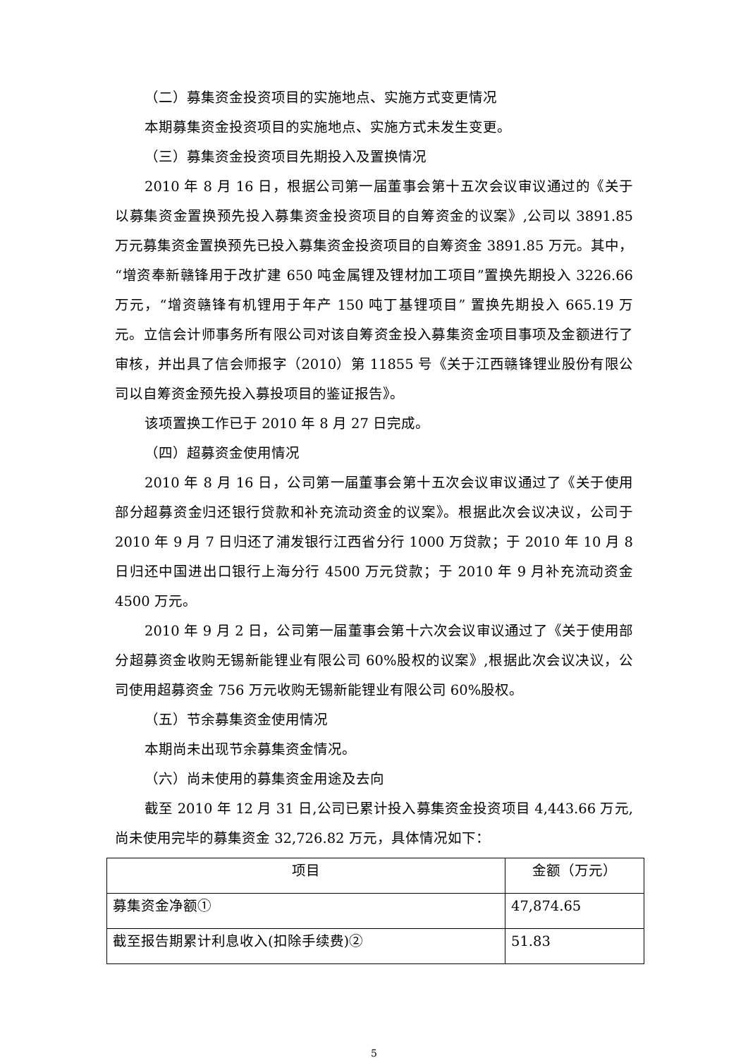（二）募集资金投资项目的实施地点、实施方式变更情况
本期募集资金投资项目的实施地点、实施方式未发生变更。
（三）募集资金投资项目先期投入及置换情况
2010 年 8 月 16 日，根据公司第一届董事会第十五次会议审议通过的《关于以募集资金置换预先投入募集资金投资项目的自筹资金的议案》,公司以 3891.85 万元募集资金置换预先已投入募集资金投资项目的自筹资金 3891.85 万元。其中，“增资奉新赣锋用于改扩建 650 吨金属锂及锂材加工项目”置换先期投入 3226.66 万元，“增资赣锋有机锂用于年产 150 吨丁基锂项目” 置换先期投入 665.19 万元。立信会计师事务所有限公司对该自筹资金投入募集资金项目事项及金额进行了审核，并出具了信会师报字（2010）第 11855 号《关于江西赣锋锂业股份有限公司以自筹资金预先投入募投项目的鉴证报告》。
该项置换工作已于 2010 年 8 月 27 日完成。
（四）超募资金使用情况
2010 年 8 月 16 日，公司第一届董事会第十五次会议审议通过了《关于使用部分超募资金归还银行贷款和补充流动资金的议案》。根据此次会议决议，公司于 2010 年 9 月 7 日归还了浦发银行江西省分行 1000 万贷款；于 2010 年 10 月 8 日归还中国进出口银行上海分行 4500 万元贷款；于 2010 年 9 月补充流动资金 4500 万元。
2010 年 9 月 2 日，公司第一届董事会第十六次会议审议通过了《关于使用部分超募资金收购无锡新能锂业有限公司 60%股权的议案》,根据此次会议决议，公司使用超募资金 756 万元收购无锡新能锂业有限公司 60%股权。
（五）节余募集资金使用情况
本期尚未出现节余募集资金情况。
（六）尚未使用的募集资金用途及去向
截至 2010 年 12 月 31 日,公司已累计投入募集资金投资项目 4,443.66 万元,尚未使用完毕的募集资金 32,726.82 万元，具体情况如下：
| 项目 | 金额（万元） |
| 募集资金净额① | 47,874.65 |
| 截至报告期累计利息收入(扣除手续费)② | 51.83 |
5